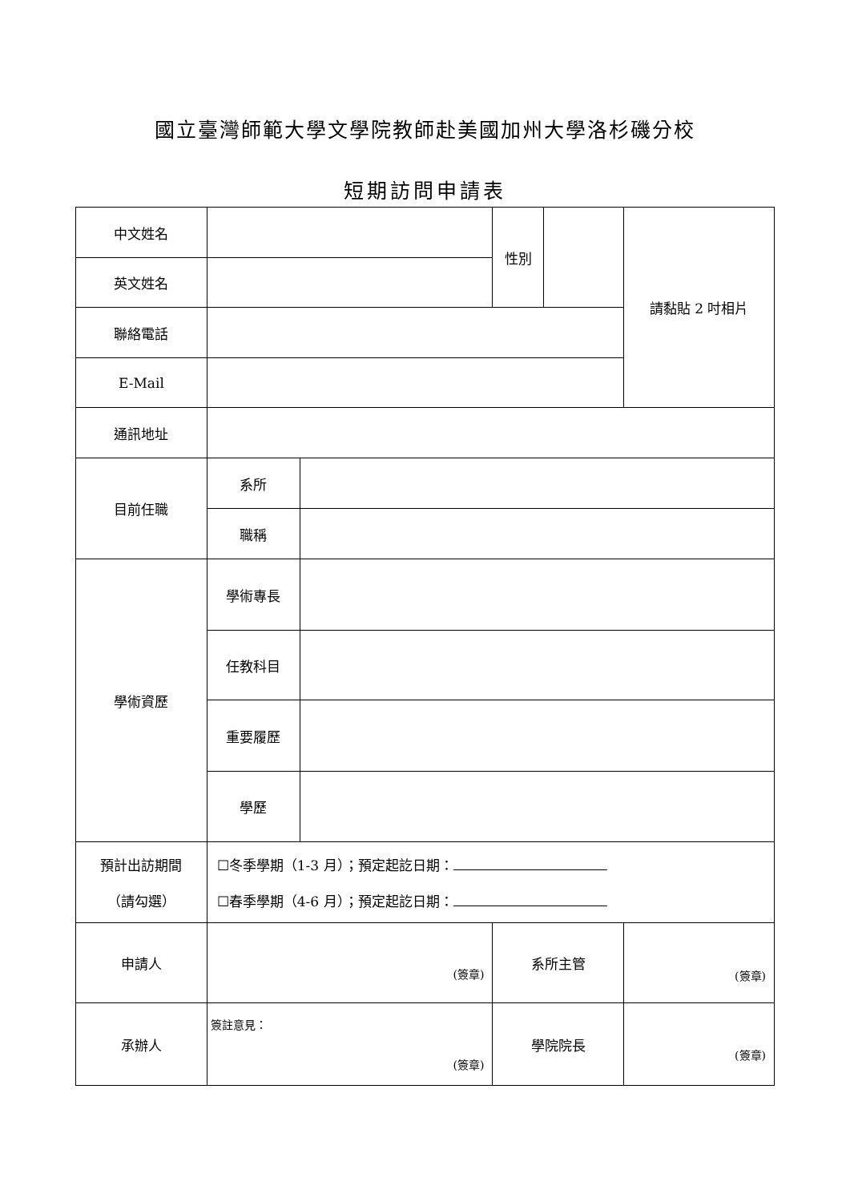國立臺灣師範大學文學院教師赴美國加州大學洛杉磯分校
短期訪問申請表
| 中文姓名 | | | 性別 | | 請黏貼 2 吋相片 |
| 英文姓名 | | | | | |
| 聯絡電話 | | | | | |
| E-Mail | | | | | |
| 通訊地址 | | | | | |
| 目前任職 | 系所 | | | | |
| | 職稱 | | | | |
| 學術資歷 | 學術專長 | | | | |
| | 任教科目 | | | | |
| | 重要履歷 | | | | |
| | 學歷 | | | | |
| 預計出訪期間 （請勾選） | ☐冬季學期（1-3 月）；預定起訖日期： ☐春季學期（4-6 月）；預定起訖日期： | | | | |
| 申請人 | (簽章) | | 系所主管 | | (簽章) |
| 承辦人 | 簽註意見： (簽章) | | 學院院長 | | (簽章) |